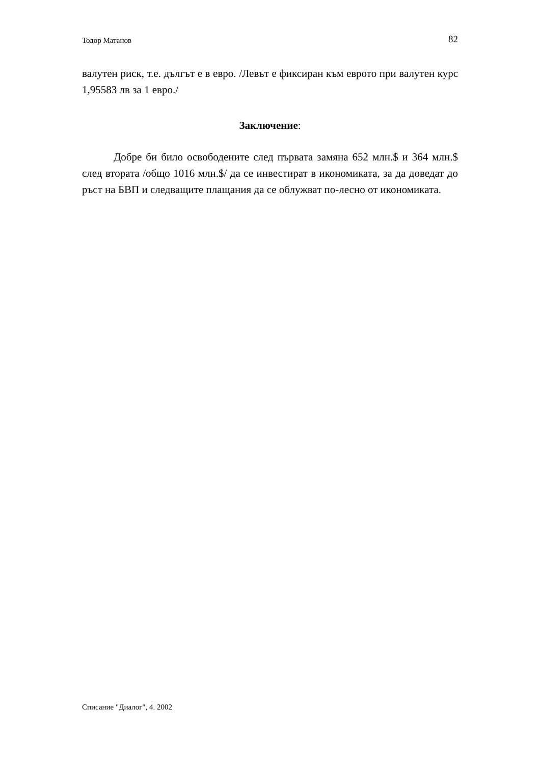Тодор Матанов 82
валутен риск, т.е. дългът е в евро. /Левът е фиксиран към еврото при валутен курс 1,95583 лв за 1 евро./
Заключение:
Добре би било освободените след първата замяна 652 млн.$ и 364 млн.$ след втората /общо 1016 млн.$/ да се инвестират в икономиката, за да доведат до ръст на БВП и следващите плащания да се облужват по-лесно от икономиката.
Списание "Диалог", 4. 2002